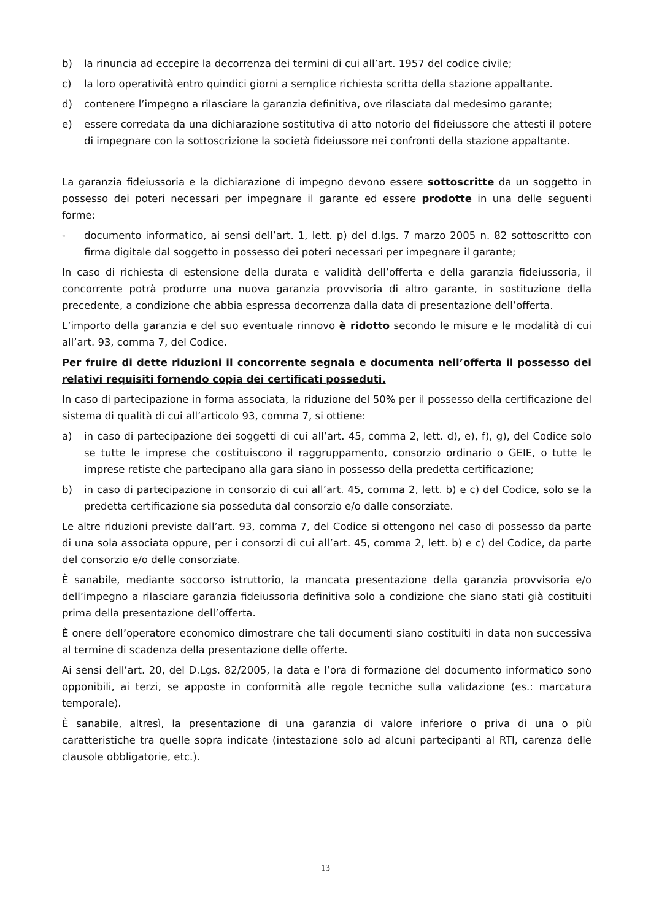b) la rinuncia ad eccepire la decorrenza dei termini di cui all’art. 1957 del codice civile;
c) la loro operatività entro quindici giorni a semplice richiesta scritta della stazione appaltante.
d) contenere l’impegno a rilasciare la garanzia definitiva, ove rilasciata dal medesimo garante;
e) essere corredata da una dichiarazione sostitutiva di atto notorio del fideiussore che attesti il potere di impegnare con la sottoscrizione la società fideiussore nei confronti della stazione appaltante.
La garanzia fideiussoria e la dichiarazione di impegno devono essere sottoscritte da un soggetto in possesso dei poteri necessari per impegnare il garante ed essere prodotte in una delle seguenti forme:
- documento informatico, ai sensi dell’art. 1, lett. p) del d.lgs. 7 marzo 2005 n. 82 sottoscritto con firma digitale dal soggetto in possesso dei poteri necessari per impegnare il garante;
In caso di richiesta di estensione della durata e validità dell’offerta e della garanzia fideiussoria, il concorrente potrà produrre una nuova garanzia provvisoria di altro garante, in sostituzione della precedente, a condizione che abbia espressa decorrenza dalla data di presentazione dell’offerta.
L’importo della garanzia e del suo eventuale rinnovo è ridotto secondo le misure e le modalità di cui all’art. 93, comma 7, del Codice.
Per fruire di dette riduzioni il concorrente segnala e documenta nell’offerta il possesso dei relativi requisiti fornendo copia dei certificati posseduti.
In caso di partecipazione in forma associata, la riduzione del 50% per il possesso della certificazione del sistema di qualità di cui all’articolo 93, comma 7, si ottiene:
a) in caso di partecipazione dei soggetti di cui all’art. 45, comma 2, lett. d), e), f), g), del Codice solo se tutte le imprese che costituiscono il raggruppamento, consorzio ordinario o GEIE, o tutte le imprese retiste che partecipano alla gara siano in possesso della predetta certificazione;
b) in caso di partecipazione in consorzio di cui all’art. 45, comma 2, lett. b) e c) del Codice, solo se la predetta certificazione sia posseduta dal consorzio e/o dalle consorziate.
Le altre riduzioni previste dall’art. 93, comma 7, del Codice si ottengono nel caso di possesso da parte di una sola associata oppure, per i consorzi di cui all’art. 45, comma 2, lett. b) e c) del Codice, da parte del consorzio e/o delle consorziate.
È sanabile, mediante soccorso istruttorio, la mancata presentazione della garanzia provvisoria e/o dell’impegno a rilasciare garanzia fideiussoria definitiva solo a condizione che siano stati già costituiti prima della presentazione dell’offerta.
È onere dell’operatore economico dimostrare che tali documenti siano costituiti in data non successiva al termine di scadenza della presentazione delle offerte.
Ai sensi dell’art. 20, del D.Lgs. 82/2005, la data e l’ora di formazione del documento informatico sono opponibili, ai terzi, se apposte in conformità alle regole tecniche sulla validazione (es.: marcatura temporale).
È sanabile, altresì, la presentazione di una garanzia di valore inferiore o priva di una o più caratteristiche tra quelle sopra indicate (intestazione solo ad alcuni partecipanti al RTI, carenza delle clausole obbligatorie, etc.).
13